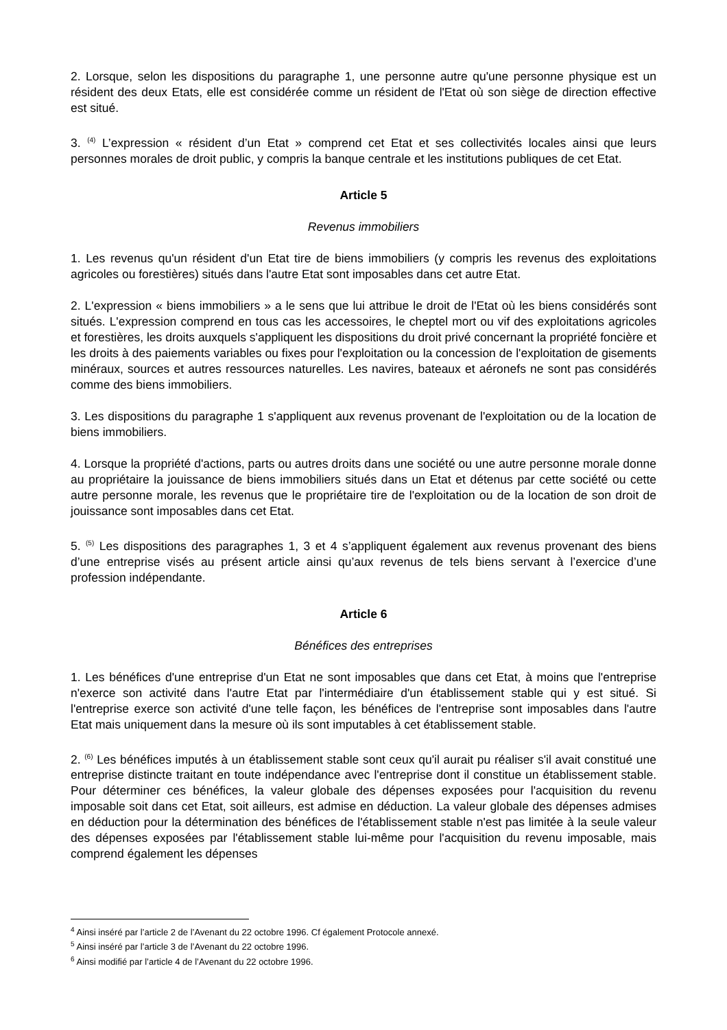2. Lorsque, selon les dispositions du paragraphe 1, une personne autre qu'une personne physique est un résident des deux Etats, elle est considérée comme un résident de l'Etat où son siège de direction effective est situé.
3. <sup>(4)</sup> L’expression « résident d’un Etat » comprend cet Etat et ses collectivités locales ainsi que leurs personnes morales de droit public, y compris la banque centrale et les institutions publiques de cet Etat.
Article 5
Revenus immobiliers
1. Les revenus qu'un résident d'un Etat tire de biens immobiliers (y compris les revenus des exploitations agricoles ou forestières) situés dans l'autre Etat sont imposables dans cet autre Etat.
2. L'expression « biens immobiliers » a le sens que lui attribue le droit de l'Etat où les biens considérés sont situés. L'expression comprend en tous cas les accessoires, le cheptel mort ou vif des exploitations agricoles et forestières, les droits auxquels s'appliquent les dispositions du droit privé concernant la propriété foncière et les droits à des paiements variables ou fixes pour l'exploitation ou la concession de l'exploitation de gisements minéraux, sources et autres ressources naturelles. Les navires, bateaux et aéronefs ne sont pas considérés comme des biens immobiliers.
3. Les dispositions du paragraphe 1 s'appliquent aux revenus provenant de l'exploitation ou de la location de biens immobiliers.
4. Lorsque la propriété d'actions, parts ou autres droits dans une société ou une autre personne morale donne au propriétaire la jouissance de biens immobiliers situés dans un Etat et détenus par cette société ou cette autre personne morale, les revenus que le propriétaire tire de l'exploitation ou de la location de son droit de jouissance sont imposables dans cet Etat.
5. <sup>(5)</sup> Les dispositions des paragraphes 1, 3 et 4 s’appliquent également aux revenus provenant des biens d’une entreprise visés au présent article ainsi qu’aux revenus de tels biens servant à l’exercice d’une profession indépendante.
Article 6
Bénéfices des entreprises
1. Les bénéfices d'une entreprise d'un Etat ne sont imposables que dans cet Etat, à moins que l'entreprise n'exerce son activité dans l'autre Etat par l'intermédiaire d'un établissement stable qui y est situé. Si l'entreprise exerce son activité d'une telle façon, les bénéfices de l'entreprise sont imposables dans l'autre Etat mais uniquement dans la mesure où ils sont imputables à cet établissement stable.
2. <sup>(6)</sup> Les bénéfices imputés à un établissement stable sont ceux qu'il aurait pu réaliser s'il avait constitué une entreprise distincte traitant en toute indépendance avec l'entreprise dont il constitue un établissement stable. Pour déterminer ces bénéfices, la valeur globale des dépenses exposées pour l'acquisition du revenu imposable soit dans cet Etat, soit ailleurs, est admise en déduction. La valeur globale des dépenses admises en déduction pour la détermination des bénéfices de l'établissement stable n'est pas limitée à la seule valeur des dépenses exposées par l'établissement stable lui-même pour l'acquisition du revenu imposable, mais comprend également les dépenses
<sup>4</sup> Ainsi inséré par l’article 2 de l’Avenant du 22 octobre 1996. Cf également Protocole annexé.
<sup>5</sup> Ainsi inséré par l’article 3 de l’Avenant du 22 octobre 1996.
<sup>6</sup> Ainsi modifié par l’article 4 de l’Avenant du 22 octobre 1996.